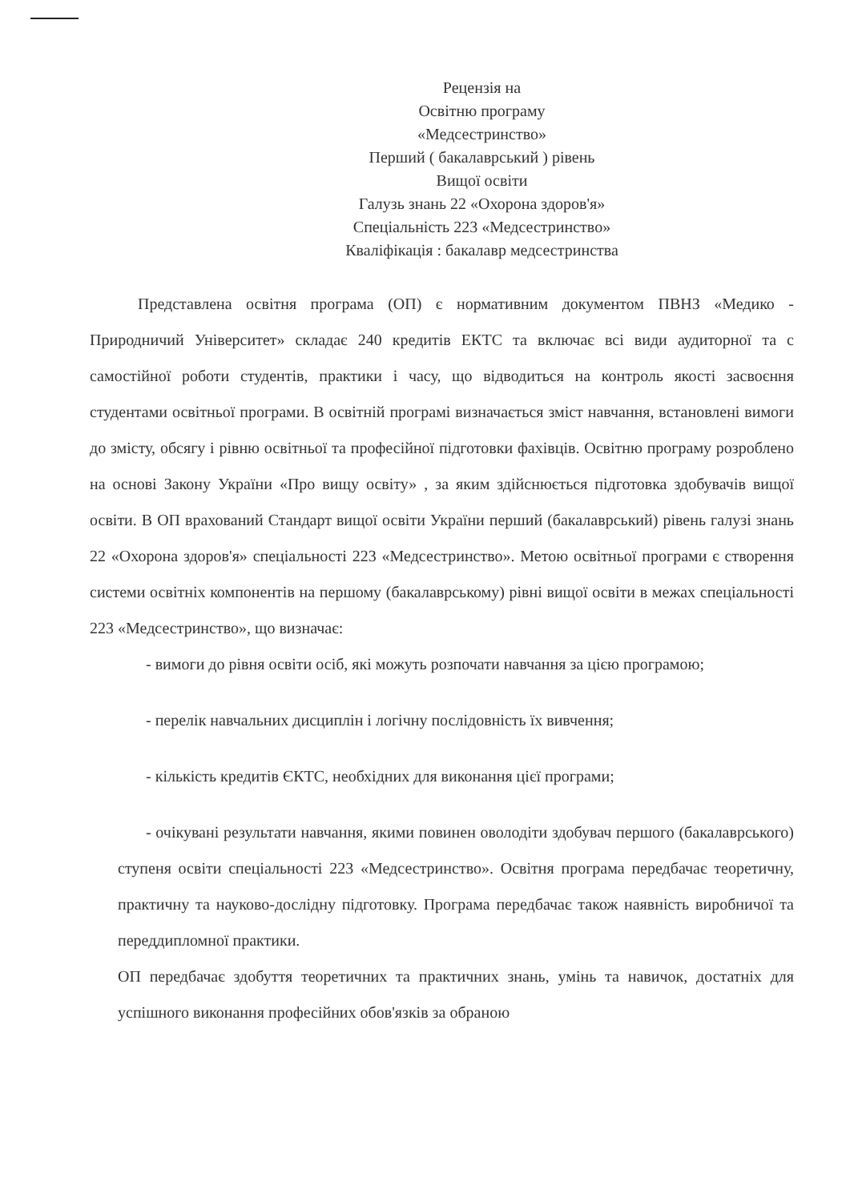Рецензія на
Освітню програму
«Медсестринство»
Перший ( бакалаврський ) рівень
Вищої освіти
Галузь знань 22 «Охорона здоров'я»
Спеціальність 223 «Медсестринство»
Кваліфікація : бакалавр медсестринства
Представлена освітня програма (ОП) є нормативним документом ПВНЗ «Медико - Природничий Університет» складає 240 кредитів ЕКТС та включає всі види аудиторної та с самостійної роботи студентів, практики і часу, що відводиться на контроль якості засвоєння студентами освітньої програми. В освітній програмі визначається зміст навчання, встановлені вимоги до змісту, обсягу і рівню освітньої та професійної підготовки фахівців. Освітню програму розроблено на основі Закону України «Про вищу освіту» , за яким здійснюється підготовка здобувачів вищої освіти. В ОП врахований Стандарт вищої освіти України перший (бакалаврський) рівень галузі знань 22 «Охорона здоров'я» спеціальності 223 «Медсестринство». Метою освітньої програми є створення системи освітніх компонентів на першому (бакалаврському) рівні вищої освіти в межах спеціальності 223 «Медсестринство», що визначає:
- вимоги до рівня освіти осіб, які можуть розпочати навчання за цією програмою;
- перелік навчальних дисциплін і логічну послідовність їх вивчення;
- кількість кредитів ЄКТС, необхідних для виконання цієї програми;
- очікувані результати навчання, якими повинен оволодіти здобувач першого (бакалаврського) ступеня освіти спеціальності 223 «Медсестринство». Освітня програма передбачає теоретичну, практичну та науково-дослідну підготовку. Програма передбачає також наявність виробничої та переддипломної практики.
ОП передбачає здобуття теоретичних та практичних знань, умінь та навичок, достатніх для успішного виконання професійних обов'язків за обраною